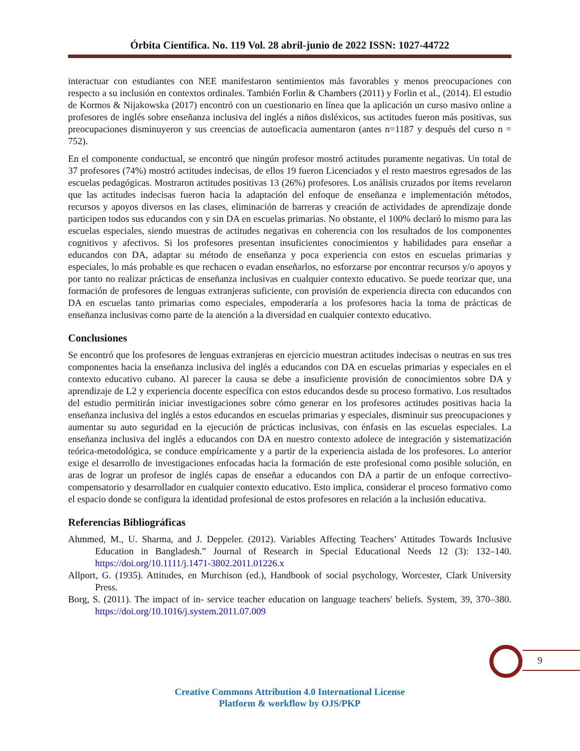Órbita Científica. No. 119 Vol. 28 abril-junio de 2022 ISSN: 1027-44722
interactuar con estudiantes con NEE manifestaron sentimientos más favorables y menos preocupaciones con respecto a su inclusión en contextos ordinales. También Forlin & Chambers (2011) y Forlin et al., (2014). El estudio de Kormos & Nijakowska (2017) encontró con un cuestionario en línea que la aplicación un curso masivo online a profesores de inglés sobre enseñanza inclusiva del inglés a niños disléxicos, sus actitudes fueron más positivas, sus preocupaciones disminuyeron y sus creencias de autoeficacia aumentaron (antes n=1187 y después del curso n = 752).
En el componente conductual, se encontró que ningún profesor mostró actitudes puramente negativas. Un total de 37 profesores (74%) mostró actitudes indecisas, de ellos 19 fueron Licenciados y el resto maestros egresados de las escuelas pedagógicas. Mostraron actitudes positivas 13 (26%) profesores. Los análisis cruzados por ítems revelaron que las actitudes indecisas fueron hacia la adaptación del enfoque de enseñanza e implementación métodos, recursos y apoyos diversos en las clases, eliminación de barreras y creación de actividades de aprendizaje donde participen todos sus educandos con y sin DA en escuelas primarias. No obstante, el 100% declaró lo mismo para las escuelas especiales, siendo muestras de actitudes negativas en coherencia con los resultados de los componentes cognitivos y afectivos. Si los profesores presentan insuficientes conocimientos y habilidades para enseñar a educandos con DA, adaptar su método de enseñanza y poca experiencia con estos en escuelas primarias y especiales, lo más probable es que rechacen o evadan enseñarlos, no esforzarse por encontrar recursos y/o apoyos y por tanto no realizar prácticas de enseñanza inclusivas en cualquier contexto educativo. Se puede teorizar que, una formación de profesores de lenguas extranjeras suficiente, con provisión de experiencia directa con educandos con DA en escuelas tanto primarias como especiales, empoderaría a los profesores hacia la toma de prácticas de enseñanza inclusivas como parte de la atención a la diversidad en cualquier contexto educativo.
Conclusiones
Se encontró que los profesores de lenguas extranjeras en ejercicio muestran actitudes indecisas o neutras en sus tres componentes hacia la enseñanza inclusiva del inglés a educandos con DA en escuelas primarias y especiales en el contexto educativo cubano. Al parecer la causa se debe a insuficiente provisión de conocimientos sobre DA y aprendizaje de L2 y experiencia docente específica con estos educandos desde su proceso formativo. Los resultados del estudio permitirán iniciar investigaciones sobre cómo generar en los profesores actitudes positivas hacia la enseñanza inclusiva del inglés a estos educandos en escuelas primarias y especiales, disminuir sus preocupaciones y aumentar su auto seguridad en la ejecución de prácticas inclusivas, con énfasis en las escuelas especiales. La enseñanza inclusiva del inglés a educandos con DA en nuestro contexto adolece de integración y sistematización teórica-metodológica, se conduce empíricamente y a partir de la experiencia aislada de los profesores. Lo anterior exige el desarrollo de investigaciones enfocadas hacia la formación de este profesional como posible solución, en aras de lograr un profesor de inglés capas de enseñar a educandos con DA a partir de un enfoque correctivo-compensatorio y desarrollador en cualquier contexto educativo. Esto implica, considerar el proceso formativo como el espacio donde se configura la identidad profesional de estos profesores en relación a la inclusión educativa.
Referencias Bibliográficas
Ahmmed, M., U. Sharma, and J. Deppeler. (2012). Variables Affecting Teachers’ Attitudes Towards Inclusive Education in Bangladesh.” Journal of Research in Special Educational Needs 12 (3): 132–140. https://doi.org/10.1111/j.1471-3802.2011.01226.x
Allport, G. (1935). Attitudes, en Murchison (ed.), Handbook of social psychology, Worcester, Clark University Press.
Borg, S. (2011). The impact of in- service teacher education on language teachers' beliefs. System, 39, 370–380. https://doi.org/10.1016/j.system.2011.07.009
9
Creative Commons Attribution 4.0 International License
Platform & workflow by OJS/PKP